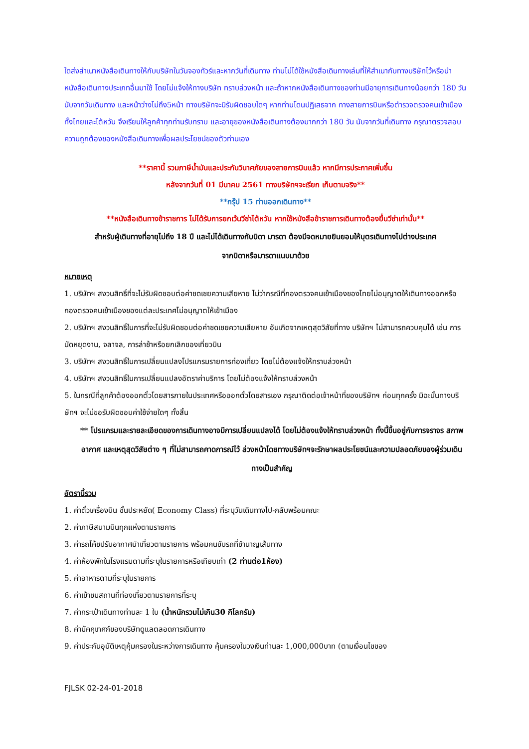ใดส่งสำเนาหนังสือเดินทางให้กับบริษัทในวันจองทัวร์และหากวันที่เดินทาง ท่านไม่ได้ใช้หนังสือเดินทางเล่มที่ให้สำเนากับทางบริษัทไว้หรือนำหนังสือเดินทางประเภทอื่นมาใช้ โดยไม่แจ้งให้ทางบริษัท ทราบล่วงหน้า และถ้าหากหนังสือเดินทางของท่านมีอายุการเดินทางน้อยกว่า 180 วัน นับจากวันเดินทาง และหน้าว่างไม่ถึง5หน้า ทางบริษัทจะมิรับผิดชอบใดๆ หากท่านโดนปฏิเสธจาก ทางสายการบินหรือตำรวจตรวจคนเข้าเมืองทั้งไทยและไต้หวัน จึงเรียนให้ลูกค้าทุกท่านรับทราบ และอายุของหนังสือเดินทางต้องมากกว่า 180 วัน นับจากวันที่เดินทาง กรุณาตรวจสอบความถูกต้องของหนังสือเดินทางเพื่อผลประโยชน์ของตัวท่านเอง
**ราคานี้ รวมภาษีน้ำมันและประกันวินาศภัยของสายการบินแล้ว หากมีการประกาศเพิ่มขึ้น
หลังจากวันที่ 01 มีนาคม 2561 ทางบริษัทฯจะเรียก เก็บตามจริง**
**กรุ๊ป 15 ท่านออกเดินทาง**
**หนังสือเดินทางข้าราชการ ไม่ได้รับการยกเว้นวีซ่าไต้หวัน หากใช้หนังสือข้าราชการเดินทางต้องยื่นวีซ่าเท่านั้น**
สำหรับผู้เดินทางที่อายุไม่ถึง 18 ปี และไม่ได้เดินทางกับบิดา มารดา ต้องมีจดหมายยินยอมให้บุตรเดินทางไปต่างประเทศ
จากบิดาหรือมารดาแนบมาด้วย
หมายเหตุ
1. บริษัทฯ สงวนสิทธิ์ที่จะไม่รับผิดชอบต่อค่าชดเชยความเสียหาย ไม่ว่ากรณีที่กองตรวจคนเข้าเมืองของไทยไม่อนุญาตให้เดินทางออกหรือกองตรวจคนเข้าเมืองของแต่ละประเทศไม่อนุญาตให้เข้าเมือง
2. บริษัทฯ สงวนสิทธิ์ในการที่จะไม่รับผิดชอบต่อค่าชดเชยความเสียหาย อันเกิดจากเหตุสุดวิสัยที่ทาง บริษัทฯ ไม่สามารถควบคุมได้ เช่น การนัดหยุดงาน, จลาจล, การล่าช้าหรือยกเลิกของเที่ยวบิน
3. บริษัทฯ สงวนสิทธิ์ในการเปลี่ยนแปลงโปรแกรมรายการท่องเที่ยว โดยไม่ต้องแจ้งให้ทราบล่วงหน้า
4. บริษัทฯ สงวนสิทธิ์ในการเปลี่ยนแปลงอัตราค่าบริการ โดยไม่ต้องแจ้งให้ทราบล่วงหน้า
5. ในกรณีที่ลูกค้าต้องออกตั๋วโดยสารภายในประเทศหรือออกตั๋วโดยสารเอง กรุณาติดต่อเจ้าหน้าที่ของบริษัทฯ ก่อนทุกครั้ง มิฉะนั้นทางบริษัทฯ จะไม่ขอรับผิดชอบค่าใช้จ่ายใดๆ ทั้งสิ้น
** โปรแกรมและรายละเอียดของการเดินทางอาจมีการเปลี่ยนแปลงได้ โดยไม่ต้องแจ้งให้ทราบล่วงหน้า ทั้งนี้ขึ้นอยู่กับการจราจร สภาพอากาศ และเหตุสุดวิสัยต่าง ๆ ที่ไม่สามารถคาดการณ์ไว้ ล่วงหน้าโดยทางบริษัทฯจะรักษาผลประโยชน์และความปลอดภัยของผู้ร่วมเดินทางเป็นสำคัญ
อัตรานี้รวม
1. ค่าตั๋วเครื่องบิน ชั้นประหยัด( Economy Class) ที่ระบุวันเดินทางไป-กลับพร้อมคณะ
2. ค่าภาษีสนามบินทุกแห่งตามรายการ
3. ค่ารถโค้ชปรับอากาศนำเที่ยวตามรายการ พร้อมคนขับรถที่ชำนาญเส้นทาง
4. ค่าห้องพักในโรงแรมตามที่ระบุในรายการหรือเทียบเท่า (2 ท่านต่อ1ห้อง)
5. ค่าอาหารตามที่ระบุในรายการ
6. ค่าเข้าชมสถานที่ท่องเที่ยวตามรายการที่ระบุ
7. ค่ากระเป๋าเดินทางท่านละ 1 ใบ (น้ำหนักรวมไม่เกิน30 กิโลกรัม)
8. ค่ามัคคุเทศก์ของบริษัทดูแลตลอดการเดินทาง
9. ค่าประกันอุบัติเหตุคุ้มครองในระหว่างการเดินทาง คุ้มครองในวงเงินท่านละ 1,000,000บาท (ตามเงื่อนไขของ
FJLSK 02-24-01-2018